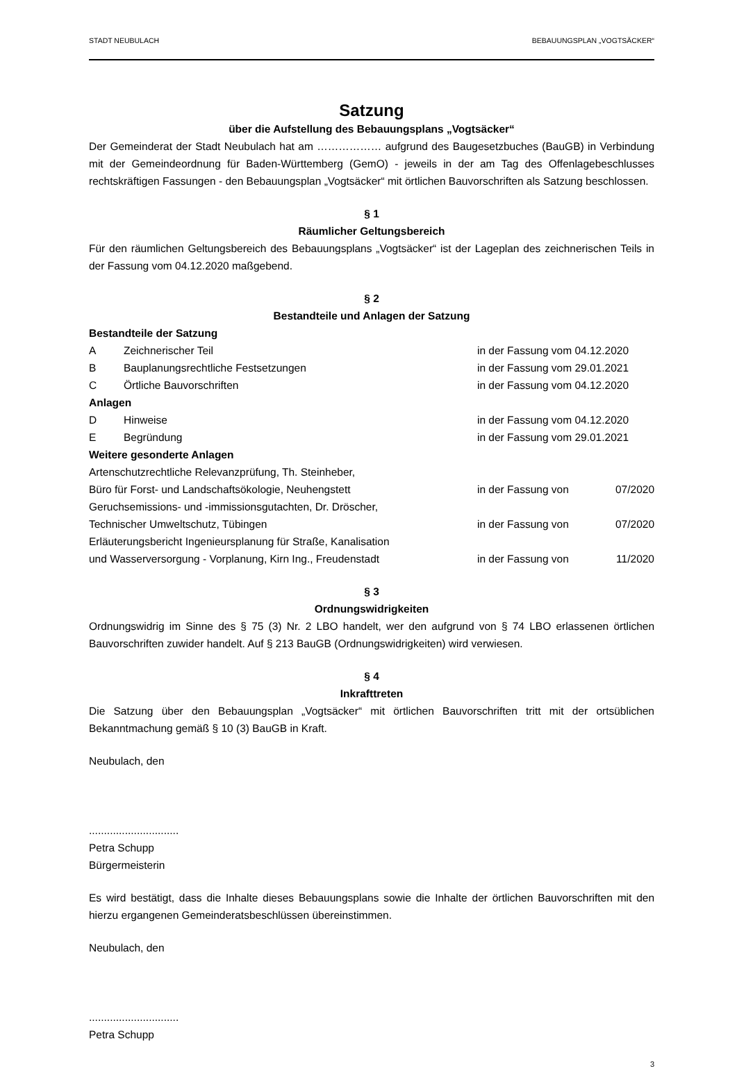STADT NEUBULACH BEBAUUNGSPLAN „VOGTSÄCKER“
Satzung
über die Aufstellung des Bebauungsplans „Vogtsäcker“
Der Gemeinderat der Stadt Neubulach hat am ……………… aufgrund des Baugesetzbuches (BauGB) in Verbindung mit der Gemeindeordnung für Baden-Württemberg (GemO) - jeweils in der am Tag des Offenlagebeschlusses rechtskräftigen Fassungen - den Bebauungsplan „Vogtsäcker“ mit örtlichen Bauvorschriften als Satzung beschlossen.
§ 1
Räumlicher Geltungsbereich
Für den räumlichen Geltungsbereich des Bebauungsplans „Vogtsäcker“ ist der Lageplan des zeichnerischen Teils in der Fassung vom 04.12.2020 maßgebend.
§ 2
Bestandteile und Anlagen der Satzung
| Bestandteile der Satzung | | |
| A | Zeichnerischer Teil | in der Fassung vom 04.12.2020 |
| B | Bauplanungsrechtliche Festsetzungen | in der Fassung vom 29.01.2021 |
| C | Örtliche Bauvorschriften | in der Fassung vom 04.12.2020 |
| Anlagen | | |
| D | Hinweise | in der Fassung vom 04.12.2020 |
| E | Begründung | in der Fassung vom 29.01.2021 |
| Weitere gesonderte Anlagen | | |
| Artenschutzrechtliche Relevanzprüfung, Th. Steinheber, Büro für Forst- und Landschaftsökologie, Neuhengstett | | in der Fassung von 07/2020 |
| Geruchsemissions- und -immissionsgutachten, Dr. Dröscher, Technischer Umweltschutz, Tübingen | | in der Fassung von 07/2020 |
| Erläuterungsbericht Ingenieursplanung für Straße, Kanalisation und Wasserversorgung - Vorplanung, Kirn Ing., Freudenstadt | | in der Fassung von 11/2020 |
§ 3
Ordnungswidrigkeiten
Ordnungswidrig im Sinne des § 75 (3) Nr. 2 LBO handelt, wer den aufgrund von § 74 LBO erlassenen örtlichen Bauvorschriften zuwider handelt. Auf § 213 BauGB (Ordnungswidrigkeiten) wird verwiesen.
§ 4
Inkrafttreten
Die Satzung über den Bebauungsplan „Vogtsäcker“ mit örtlichen Bauvorschriften tritt mit der ortsüblichen Bekanntmachung gemäß § 10 (3) BauGB in Kraft.
Neubulach, den
..............................
Petra Schupp
Bürgermeisterin
Es wird bestätigt, dass die Inhalte dieses Bebauungsplans sowie die Inhalte der örtlichen Bauvorschriften mit den hierzu ergangenen Gemeinderatsbeschlüssen übereinstimmen.
Neubulach, den
..............................
Petra Schupp
3